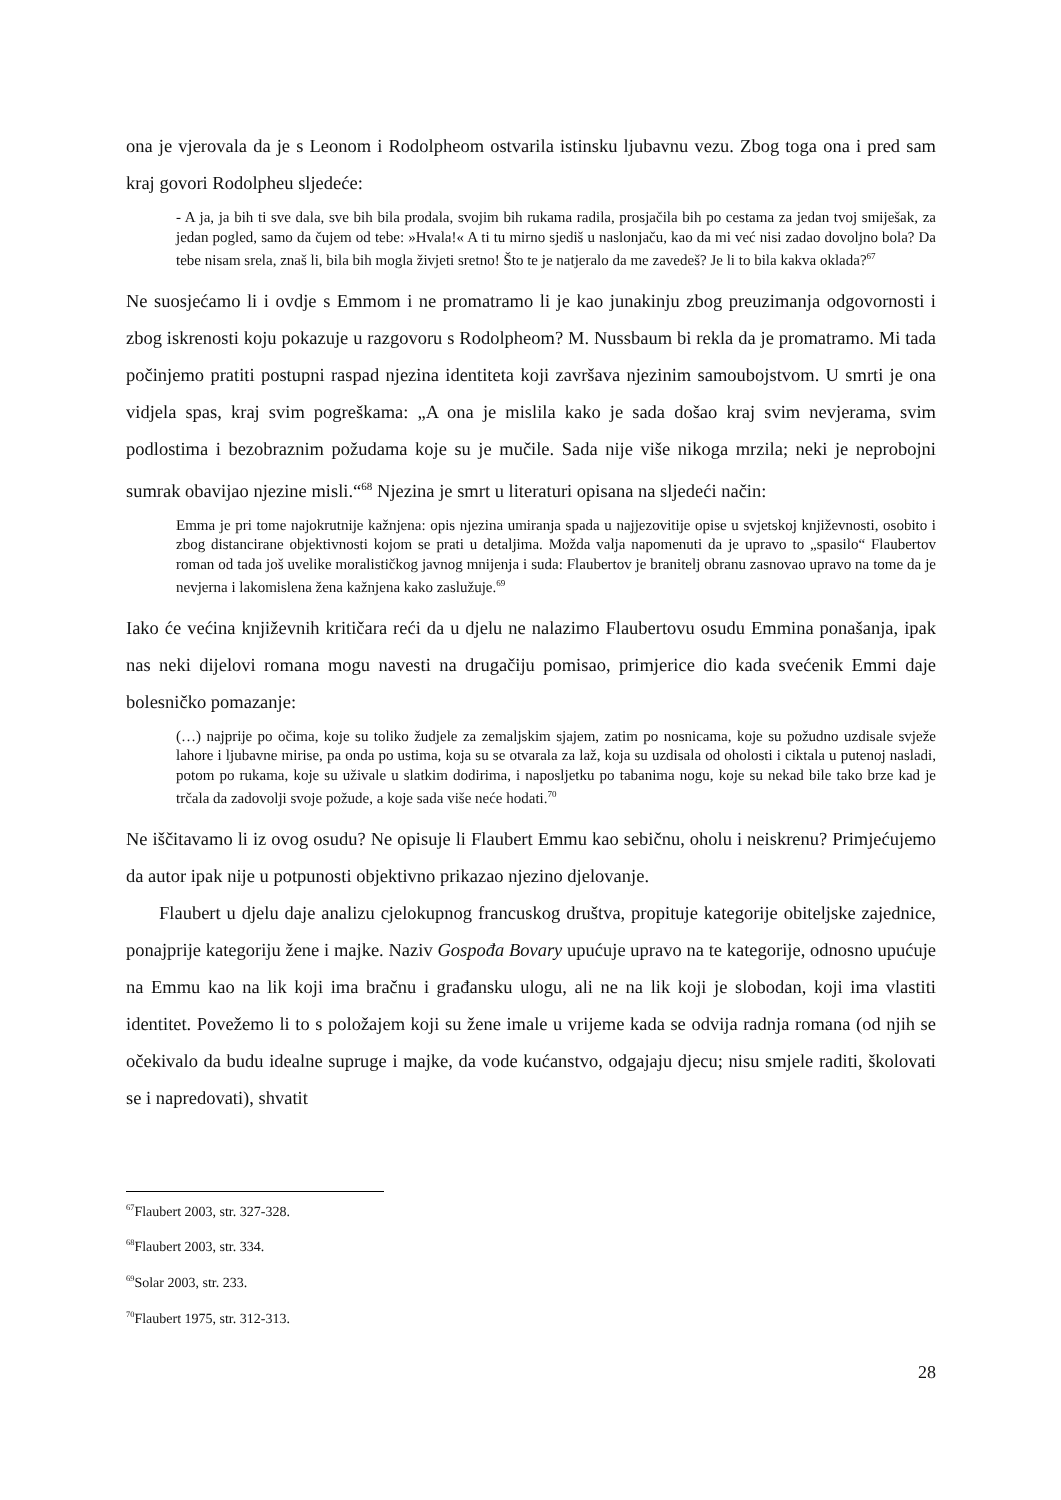ona je vjerovala da je s Leonom i Rodolpheom ostvarila istinsku ljubavnu vezu. Zbog toga ona i pred sam kraj govori Rodolpheu sljedeće:
- A ja, ja bih ti sve dala, sve bih bila prodala, svojim bih rukama radila, prosjačila bih po cestama za jedan tvoj smiješak, za jedan pogled, samo da čujem od tebe: »Hvala!« A ti tu mirno sjediš u naslonjaču, kao da mi već nisi zadao dovoljno bola? Da tebe nisam srela, znaš li, bila bih mogla živjeti sretno! Što te je natjeralo da me zavedeš? Je li to bila kakva oklada?<sup>67</sup>
Ne suosjećamo li i ovdje s Emmom i ne promatramo li je kao junakinju zbog preuzimanja odgovornosti i zbog iskrenosti koju pokazuje u razgovoru s Rodolpheom? M. Nussbaum bi rekla da je promatramo. Mi tada počinjemo pratiti postupni raspad njezina identiteta koji završava njezinim samoubojstvom. U smrti je ona vidjela spas, kraj svim pogreškama: „A ona je mislila kako je sada došao kraj svim nevjerama, svim podlostima i bezobraznim požudama koje su je mučile. Sada nije više nikoga mrzila; neki je neprobojni sumrak obavijao njezine misli.“<sup>68</sup> Njezina je smrt u literaturi opisana na sljedeći način:
Emma je pri tome najokrutnije kažnjena: opis njezina umiranja spada u najjezovitije opise u svjetskoj književnosti, osobito i zbog distancirane objektivnosti kojom se prati u detaljima. Možda valja napomenuti da je upravo to „spasilo“ Flaubertov roman od tada još uvelike moralističkog javnog mnijenja i suda: Flaubertov je branitelj obranu zasnovao upravo na tome da je nevjerna i lakomislena žena kažnjena kako zaslužuje.<sup>69</sup>
Iako će većina književnih kritičara reći da u djelu ne nalazimo Flaubertovu osudu Emmina ponašanja, ipak nas neki dijelovi romana mogu navesti na drugačiju pomisao, primjerice dio kada svećenik Emmi daje bolesničko pomazanje:
(…) najprije po očima, koje su toliko žudjele za zemaljskim sjajem, zatim po nosnicama, koje su požudno uzdisale svježe lahore i ljubavne mirise, pa onda po ustima, koja su se otvarala za laž, koja su uzdisala od oholosti i ciktala u putenoj nasladi, potom po rukama, koje su uživale u slatkim dodirima, i naposljetku po tabanima nogu, koje su nekad bile tako brze kad je trčala da zadovolji svoje požude, a koje sada više neće hodati.<sup>70</sup>
Ne iščitavamo li iz ovog osudu? Ne opisuje li Flaubert Emmu kao sebičnu, oholu i neiskrenu? Primjećujemo da autor ipak nije u potpunosti objektivno prikazao njezino djelovanje.
Flaubert u djelu daje analizu cjelokupnog francuskog društva, propituje kategorije obiteljske zajednice, ponajprije kategoriju žene i majke. Naziv Gospođa Bovary upućuje upravo na te kategorije, odnosno upućuje na Emmu kao na lik koji ima bračnu i građansku ulogu, ali ne na lik koji je slobodan, koji ima vlastiti identitet. Povežemo li to s položajem koji su žene imale u vrijeme kada se odvija radnja romana (od njih se očekivalo da budu idealne supruge i majke, da vode kućanstvo, odgajaju djecu; nisu smjele raditi, školovati se i napredovati), shvatit
<sup>67</sup> Flaubert 2003, str. 327-328.
<sup>68</sup> Flaubert 2003, str. 334.
<sup>69</sup> Solar 2003, str. 233.
<sup>70</sup> Flaubert 1975, str. 312-313.
28